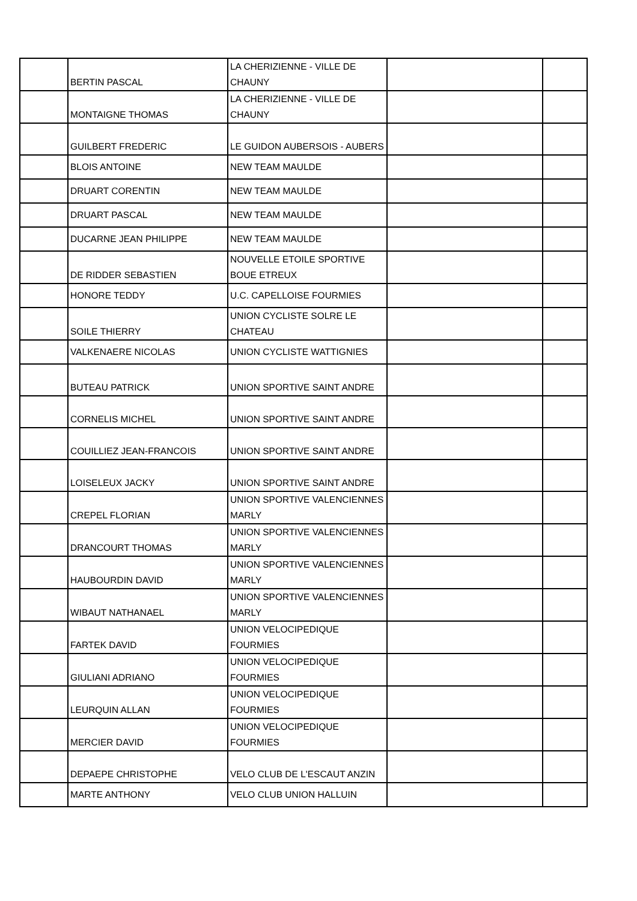| | BERTIN PASCAL | LA CHERIZIENNE - VILLE DE CHAUNY | | |
| | MONTAIGNE THOMAS | LA CHERIZIENNE - VILLE DE CHAUNY | | |
| | GUILBERT FREDERIC | LE GUIDON AUBERSOIS - AUBERS | | |
| | BLOIS ANTOINE | NEW TEAM MAULDE | | |
| | DRUART CORENTIN | NEW TEAM MAULDE | | |
| | DRUART PASCAL | NEW TEAM MAULDE | | |
| | DUCARNE JEAN PHILIPPE | NEW TEAM MAULDE | | |
| | DE RIDDER SEBASTIEN | NOUVELLE ETOILE SPORTIVE BOUE ETREUX | | |
| | HONORE TEDDY | U.C. CAPELLOISE FOURMIES | | |
| | SOILE THIERRY | UNION CYCLISTE SOLRE LE CHATEAU | | |
| | VALKENAERE NICOLAS | UNION CYCLISTE WATTIGNIES | | |
| | BUTEAU PATRICK | UNION SPORTIVE SAINT ANDRE | | |
| | CORNELIS MICHEL | UNION SPORTIVE SAINT ANDRE | | |
| | COUILLIEZ JEAN-FRANCOIS | UNION SPORTIVE SAINT ANDRE | | |
| | LOISELEUX JACKY | UNION SPORTIVE SAINT ANDRE | | |
| | CREPEL FLORIAN | UNION SPORTIVE VALENCIENNES MARLY | | |
| | DRANCOURT THOMAS | UNION SPORTIVE VALENCIENNES MARLY | | |
| | HAUBOURDIN DAVID | UNION SPORTIVE VALENCIENNES MARLY | | |
| | WIBAUT NATHANAEL | UNION SPORTIVE VALENCIENNES MARLY | | |
| | FARTEK DAVID | UNION VELOCIPEDIQUE FOURMIES | | |
| | GIULIANI ADRIANO | UNION VELOCIPEDIQUE FOURMIES | | |
| | LEURQUIN ALLAN | UNION VELOCIPEDIQUE FOURMIES | | |
| | MERCIER DAVID | UNION VELOCIPEDIQUE FOURMIES | | |
| | DEPAEPE CHRISTOPHE | VELO CLUB DE L'ESCAUT ANZIN | | |
| | MARTE ANTHONY | VELO CLUB UNION HALLUIN | | |